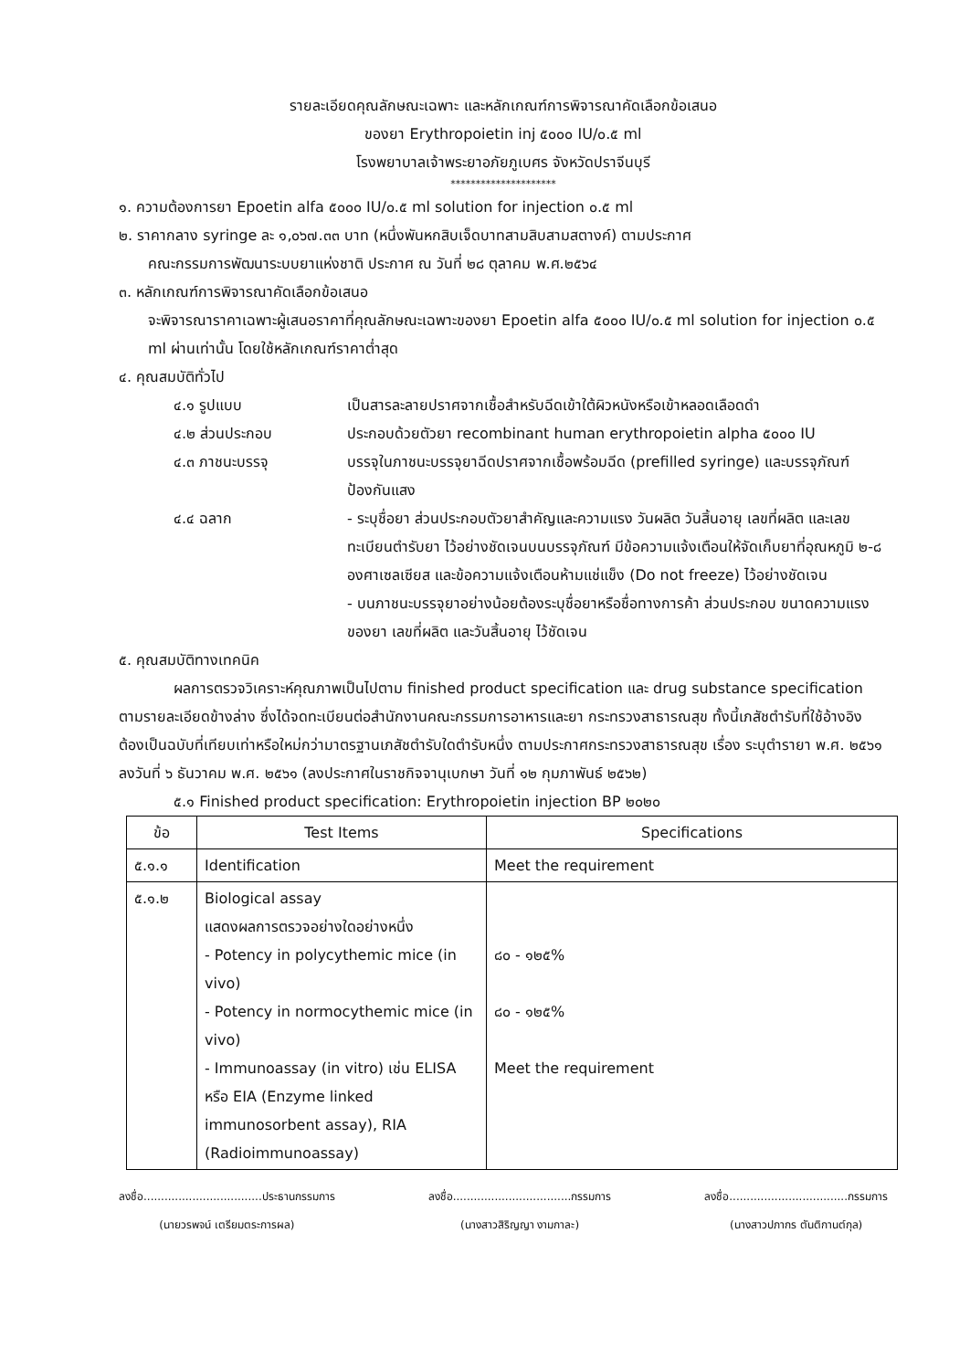รายละเอียดคุณลักษณะเฉพาะ และหลักเกณฑ์การพิจารณาคัดเลือกข้อเสนอ
ของยา Erythropoietin inj ๕๐๐๐ IU/๐.๕ ml
โรงพยาบาลเจ้าพระยาอภัยภูเบศร จังหวัดปราจีนบุรี
*********************
๑. ความต้องการยา Epoetin alfa ๕๐๐๐ IU/๐.๕ ml solution for injection ๐.๕ ml
๒. ราคากลาง syringe ละ ๑,๐๖๗.๓๓ บาท (หนึ่งพันหกสิบเจ็ดบาทสามสิบสามสตางค์) ตามประกาศ
คณะกรรมการพัฒนาระบบยาแห่งชาติ ประกาศ ณ วันที่ ๒๘ ตุลาคม พ.ศ.๒๕๖๔
๓. หลักเกณฑ์การพิจารณาคัดเลือกข้อเสนอ
จะพิจารณาราคาเฉพาะผู้เสนอราคาที่คุณลักษณะเฉพาะของยา Epoetin alfa ๕๐๐๐ IU/๐.๕ ml solution for injection ๐.๕ ml ผ่านเท่านั้น โดยใช้หลักเกณฑ์ราคาต่ำสุด
๔. คุณสมบัติทั่วไป
๔.๑ รูปแบบ เป็นสารละลายปราศจากเชื้อสำหรับฉีดเข้าใต้ผิวหนังหรือเข้าหลอดเลือดดำ
๔.๒ ส่วนประกอบ ประกอบด้วยตัวยา recombinant human erythropoietin alpha ๕๐๐๐ IU
๔.๓ ภาชนะบรรจุ บรรจุในภาชนะบรรจุยาฉีดปราศจากเชื้อพร้อมฉีด (prefilled syringe) และบรรจุภัณฑ์ป้องกันแสง
๔.๔ ฉลาก - ระบุชื่อยา ส่วนประกอบตัวยาสำคัญและความแรง วันผลิต วันสิ้นอายุ เลขที่ผลิต และเลขทะเบียนตำรับยา ไว้อย่างชัดเจนบนบรรจุภัณฑ์ มีข้อความแจ้งเตือนให้จัดเก็บยาที่อุณหภูมิ ๒-๘ องศาเซลเซียส และข้อความแจ้งเตือนห้ามแช่แข็ง (Do not freeze) ไว้อย่างชัดเจน
- บนภาชนะบรรจุยาอย่างน้อยต้องระบุชื่อยาหรือชื่อทางการค้า ส่วนประกอบ ขนาดความแรงของยา เลขที่ผลิต และวันสิ้นอายุ ไว้ชัดเจน
๕. คุณสมบัติทางเทคนิค
ผลการตรวจวิเคราะห์คุณภาพเป็นไปตาม finished product specification และ drug substance specification ตามรายละเอียดข้างล่าง ซึ่งได้จดทะเบียนต่อสำนักงานคณะกรรมการอาหารและยา กระทรวงสาธารณสุข ทั้งนี้เภสัชตำรับที่ใช้อ้างอิงต้องเป็นฉบับที่เทียบเท่าหรือใหม่กว่ามาตรฐานเภสัชตำรับใดตำรับหนึ่ง ตามประกาศกระทรวงสาธารณสุข เรื่อง ระบุตำรายา พ.ศ. ๒๕๖๑ ลงวันที่ ๖ ธันวาคม พ.ศ. ๒๕๖๑ (ลงประกาศในราชกิจจานุเบกษา วันที่ ๑๒ กุมภาพันธ์ ๒๕๖๒)
๕.๑ Finished product specification: Erythropoietin injection BP ๒๐๒๐
| ข้อ | Test Items | Specifications |
| --- | --- | --- |
| ๕.๑.๑ | Identification | Meet the requirement |
| ๕.๑.๒ | Biological assay แสดงผลการตรวจอย่างใดอย่างหนึ่ง - Potency in polycythemic mice (in vivo) - Potency in normocythemic mice (in vivo) - Immunoassay (in vitro) เช่น ELISA หรือ EIA (Enzyme linked immunosorbent assay), RIA (Radioimmunoassay) | ๘๐ - ๑๒๕% ๘๐ - ๑๒๕% Meet the requirement |
ลงชื่อ..................................ประธานกรรมการ
(นายวรพจน์ เตรียมตระการผล)
ลงชื่อ..................................กรรมการ
(นางสาวสิริญญา งามกาละ)
ลงชื่อ..................................กรรมการ
(นางสาวปภากร ตันติกานต์กุล)